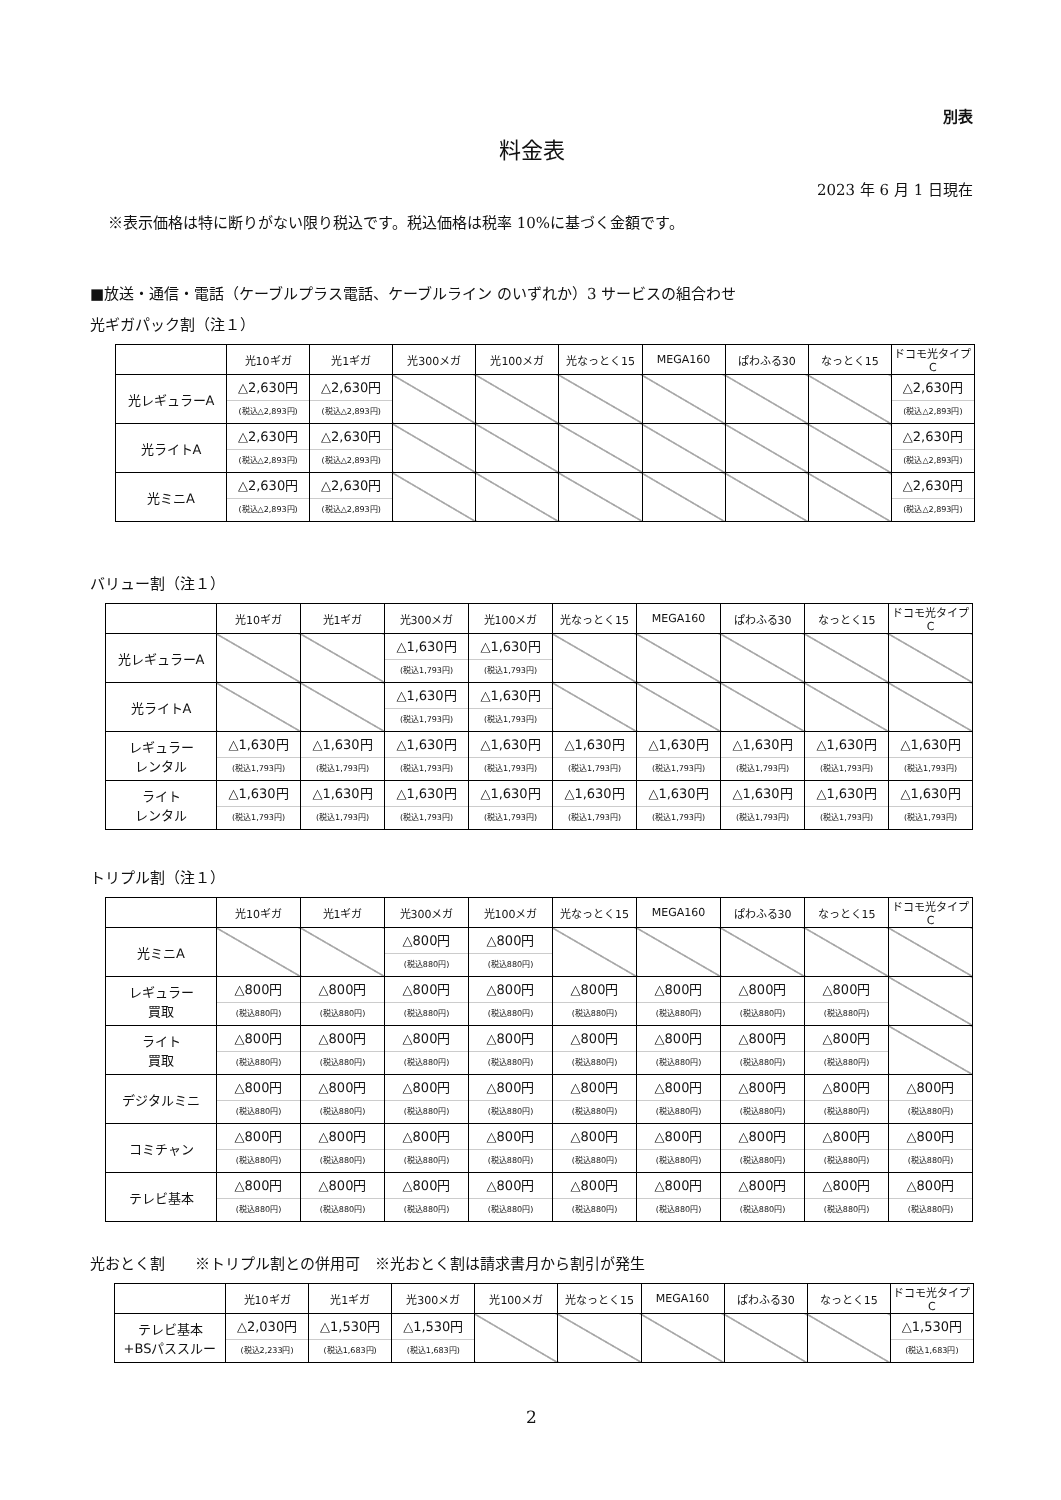別表
料金表
2023 年 6 月 1 日現在
※表示価格は特に断りがない限り税込です。税込価格は税率 10%に基づく金額です。
■放送・通信・電話（ケーブルプラス電話、ケーブルライン のいずれか）3 サービスの組合わせ
光ギガパック割（注１）
| | 光10ギガ | 光1ギガ | 光300メガ | 光100メガ | 光なっとく15 | MEGA160 | ぱわふる30 | なっとく15 | ドコモ光タイプC |
| --- | --- | --- | --- | --- | --- | --- | --- | --- | --- |
| 光レギュラーA | △2,630円 (税込△2,893円) | △2,630円 (税込△2,893円) | | | | | | | △2,630円 (税込△2,893円) |
| 光ライトA | △2,630円 (税込△2,893円) | △2,630円 (税込△2,893円) | | | | | | | △2,630円 (税込△2,893円) |
| 光ミニA | △2,630円 (税込△2,893円) | △2,630円 (税込△2,893円) | | | | | | | △2,630円 (税込△2,893円) |
バリュー割（注１）
| | 光10ギガ | 光1ギガ | 光300メガ | 光100メガ | 光なっとく15 | MEGA160 | ぱわふる30 | なっとく15 | ドコモ光タイプC |
| --- | --- | --- | --- | --- | --- | --- | --- | --- | --- |
| 光レギュラーA | | | △1,630円 (税込1,793円) | △1,630円 (税込1,793円) | | | | | |
| 光ライトA | | | △1,630円 (税込1,793円) | △1,630円 (税込1,793円) | | | | | |
| レギュラー レンタル | △1,630円 (税込1,793円) | △1,630円 (税込1,793円) | △1,630円 (税込1,793円) | △1,630円 (税込1,793円) | △1,630円 (税込1,793円) | △1,630円 (税込1,793円) | △1,630円 (税込1,793円) | △1,630円 (税込1,793円) | △1,630円 (税込1,793円) |
| ライト レンタル | △1,630円 (税込1,793円) | △1,630円 (税込1,793円) | △1,630円 (税込1,793円) | △1,630円 (税込1,793円) | △1,630円 (税込1,793円) | △1,630円 (税込1,793円) | △1,630円 (税込1,793円) | △1,630円 (税込1,793円) | △1,630円 (税込1,793円) |
トリプル割（注１）
| | 光10ギガ | 光1ギガ | 光300メガ | 光100メガ | 光なっとく15 | MEGA160 | ぱわふる30 | なっとく15 | ドコモ光タイプC |
| --- | --- | --- | --- | --- | --- | --- | --- | --- | --- |
| 光ミニA | | | △800円 (税込880円) | △800円 (税込880円) | | | | | |
| レギュラー 買取 | △800円 (税込880円) | △800円 (税込880円) | △800円 (税込880円) | △800円 (税込880円) | △800円 (税込880円) | △800円 (税込880円) | △800円 (税込880円) | △800円 (税込880円) | |
| ライト 買取 | △800円 (税込880円) | △800円 (税込880円) | △800円 (税込880円) | △800円 (税込880円) | △800円 (税込880円) | △800円 (税込880円) | △800円 (税込880円) | △800円 (税込880円) | |
| デジタルミニ | △800円 (税込880円) | △800円 (税込880円) | △800円 (税込880円) | △800円 (税込880円) | △800円 (税込880円) | △800円 (税込880円) | △800円 (税込880円) | △800円 (税込880円) | △800円 (税込880円) |
| コミチャン | △800円 (税込880円) | △800円 (税込880円) | △800円 (税込880円) | △800円 (税込880円) | △800円 (税込880円) | △800円 (税込880円) | △800円 (税込880円) | △800円 (税込880円) | △800円 (税込880円) |
| テレビ基本 | △800円 (税込880円) | △800円 (税込880円) | △800円 (税込880円) | △800円 (税込880円) | △800円 (税込880円) | △800円 (税込880円) | △800円 (税込880円) | △800円 (税込880円) | △800円 (税込880円) |
光おとく割　　※トリプル割との併用可　※光おとく割は請求書月から割引が発生
| | 光10ギガ | 光1ギガ | 光300メガ | 光100メガ | 光なっとく15 | MEGA160 | ぱわふる30 | なっとく15 | ドコモ光タイプC |
| --- | --- | --- | --- | --- | --- | --- | --- | --- | --- |
| テレビ基本 +BSパススルー | △2,030円 (税込2,233円) | △1,530円 (税込1,683円) | △1,530円 (税込1,683円) | | | | | | △1,530円 (税込1,683円) |
2